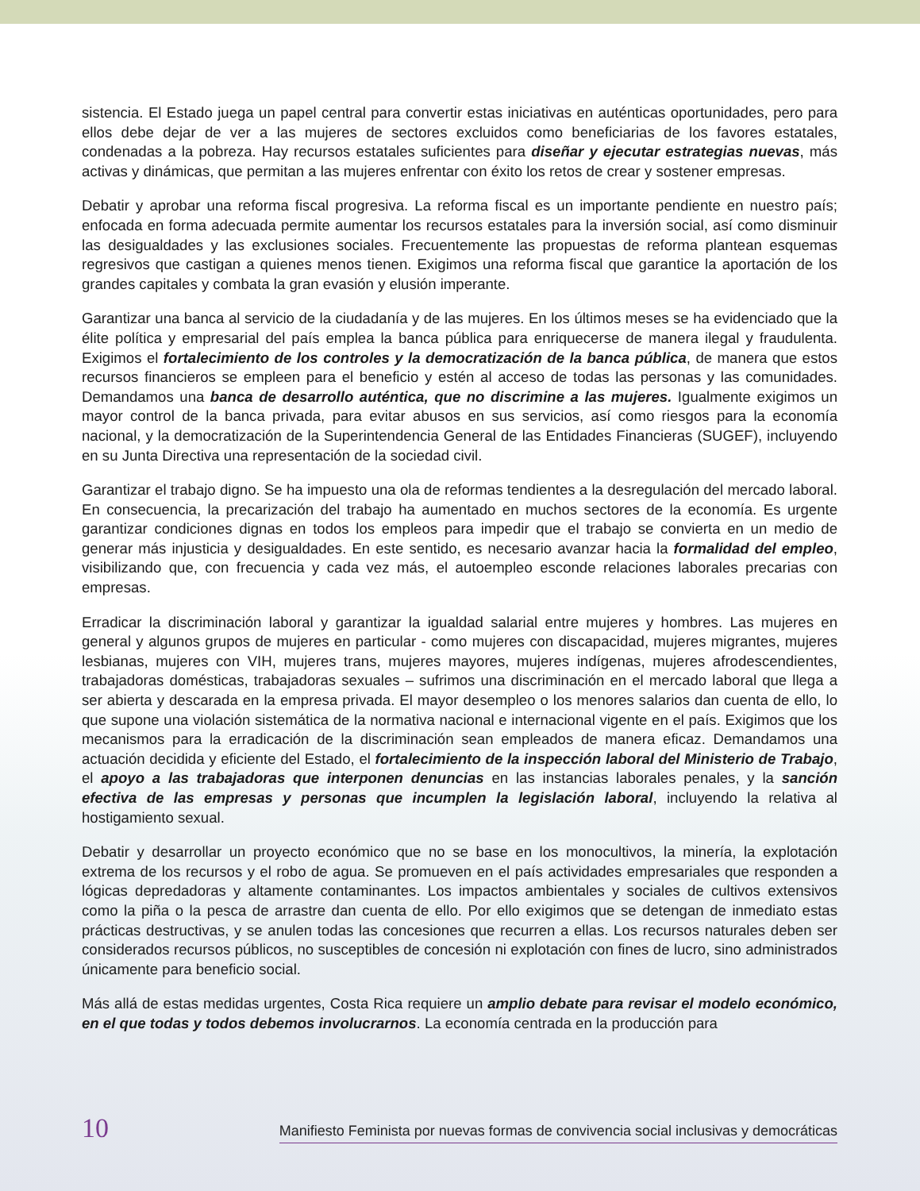sistencia. El Estado juega un papel central para convertir estas iniciativas en auténticas oportunidades, pero para ellos debe dejar de ver a las mujeres de sectores excluidos como beneficiarias de los favores estatales, condenadas a la pobreza. Hay recursos estatales suficientes para diseñar y ejecutar estrategias nuevas, más activas y dinámicas, que permitan a las mujeres enfrentar con éxito los retos de crear y sostener empresas.
Debatir y aprobar una reforma fiscal progresiva. La reforma fiscal es un importante pendiente en nuestro país; enfocada en forma adecuada permite aumentar los recursos estatales para la inversión social, así como disminuir las desigualdades y las exclusiones sociales. Frecuentemente las propuestas de reforma plantean esquemas regresivos que castigan a quienes menos tienen. Exigimos una reforma fiscal que garantice la aportación de los grandes capitales y combata la gran evasión y elusión imperante.
Garantizar una banca al servicio de la ciudadanía y de las mujeres. En los últimos meses se ha evidenciado que la élite política y empresarial del país emplea la banca pública para enriquecerse de manera ilegal y fraudulenta. Exigimos el fortalecimiento de los controles y la democratización de la banca pública, de manera que estos recursos financieros se empleen para el beneficio y estén al acceso de todas las personas y las comunidades. Demandamos una banca de desarrollo auténtica, que no discrimine a las mujeres. Igualmente exigimos un mayor control de la banca privada, para evitar abusos en sus servicios, así como riesgos para la economía nacional, y la democratización de la Superintendencia General de las Entidades Financieras (SUGEF), incluyendo en su Junta Directiva una representación de la sociedad civil.
Garantizar el trabajo digno. Se ha impuesto una ola de reformas tendientes a la desregulación del mercado laboral. En consecuencia, la precarización del trabajo ha aumentado en muchos sectores de la economía. Es urgente garantizar condiciones dignas en todos los empleos para impedir que el trabajo se convierta en un medio de generar más injusticia y desigualdades. En este sentido, es necesario avanzar hacia la formalidad del empleo, visibilizando que, con frecuencia y cada vez más, el autoempleo esconde relaciones laborales precarias con empresas.
Erradicar la discriminación laboral y garantizar la igualdad salarial entre mujeres y hombres. Las mujeres en general y algunos grupos de mujeres en particular - como mujeres con discapacidad, mujeres migrantes, mujeres lesbianas, mujeres con VIH, mujeres trans, mujeres mayores, mujeres indígenas, mujeres afrodescendientes, trabajadoras domésticas, trabajadoras sexuales – sufrimos una discriminación en el mercado laboral que llega a ser abierta y descarada en la empresa privada. El mayor desempleo o los menores salarios dan cuenta de ello, lo que supone una violación sistemática de la normativa nacional e internacional vigente en el país. Exigimos que los mecanismos para la erradicación de la discriminación sean empleados de manera eficaz. Demandamos una actuación decidida y eficiente del Estado, el fortalecimiento de la inspección laboral del Ministerio de Trabajo, el apoyo a las trabajadoras que interponen denuncias en las instancias laborales penales, y la sanción efectiva de las empresas y personas que incumplen la legislación laboral, incluyendo la relativa al hostigamiento sexual.
Debatir y desarrollar un proyecto económico que no se base en los monocultivos, la minería, la explotación extrema de los recursos y el robo de agua. Se promueven en el país actividades empresariales que responden a lógicas depredadoras y altamente contaminantes. Los impactos ambientales y sociales de cultivos extensivos como la piña o la pesca de arrastre dan cuenta de ello. Por ello exigimos que se detengan de inmediato estas prácticas destructivas, y se anulen todas las concesiones que recurren a ellas. Los recursos naturales deben ser considerados recursos públicos, no susceptibles de concesión ni explotación con fines de lucro, sino administrados únicamente para beneficio social.
Más allá de estas medidas urgentes, Costa Rica requiere un amplio debate para revisar el modelo económico, en el que todas y todos debemos involucrarnos. La economía centrada en la producción para
10 Manifiesto Feminista por nuevas formas de convivencia social inclusivas y democráticas